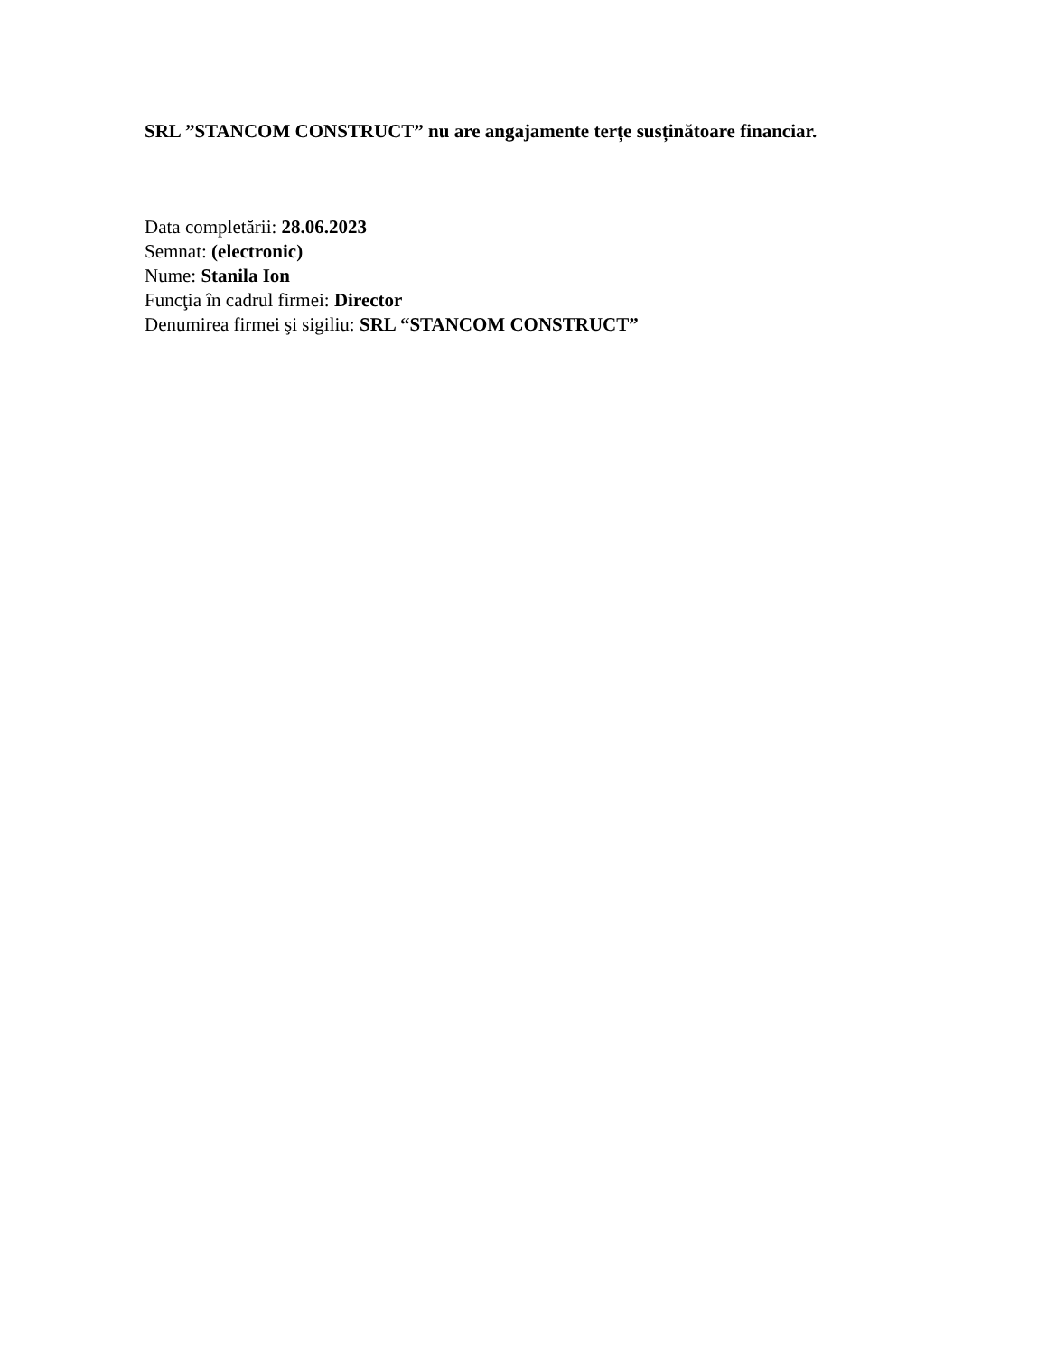SRL ”STANCOM CONSTRUCT” nu are angajamente terțe susținătoare financiar.
Data completării: 28.06.2023
Semnat: (electronic)
Nume: Stanila Ion
Funcţia în cadrul firmei: Director
Denumirea firmei şi sigiliu: SRL “STANCOM CONSTRUCT”